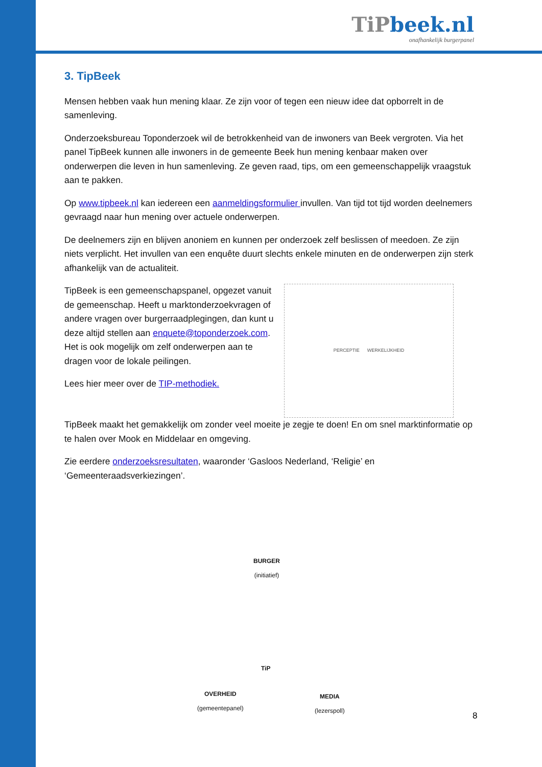TiPbeek.nl
onafhankelijk burgerpanel
3. TipBeek
Mensen hebben vaak hun mening klaar. Ze zijn voor of tegen een nieuw idee dat opborrelt in de samenleving.
Onderzoeksbureau Toponderzoek wil de betrokkenheid van de inwoners van Beek vergroten. Via het panel TipBeek kunnen alle inwoners in de gemeente Beek hun mening kenbaar maken over onderwerpen die leven in hun samenleving. Ze geven raad, tips, om een gemeenschappelijk vraagstuk aan te pakken.
Op www.tipbeek.nl kan iedereen een aanmeldingsformulier invullen. Van tijd tot tijd worden deelnemers gevraagd naar hun mening over actuele onderwerpen.
De deelnemers zijn en blijven anoniem en kunnen per onderzoek zelf beslissen of meedoen. Ze zijn niets verplicht. Het invullen van een enquête duurt slechts enkele minuten en de onderwerpen zijn sterk afhankelijk van de actualiteit.
TipBeek is een gemeenschapspanel, opgezet vanuit de gemeenschap. Heeft u marktonderzoekvragen of andere vragen over burgerraadplegingen, dan kunt u deze altijd stellen aan enquete@toponderzoek.com. Het is ook mogelijk om zelf onderwerpen aan te dragen voor de lokale peilingen.
Lees hier meer over de TIP-methodiek.
PERCEPTIE WERKELIJKHEID
TipBeek maakt het gemakkelijk om zonder veel moeite je zegje te doen! En om snel marktinformatie op te halen over Mook en Middelaar en omgeving.
Zie eerdere onderzoeksresultaten, waaronder ‘Gasloos Nederland, ‘Religie’ en ‘Gemeenteraadsverkiezingen’.
BURGER
(initiatief)
TiP
OVERHEID
(gemeentepanel)
MEDIA
(lezerspoll)
8